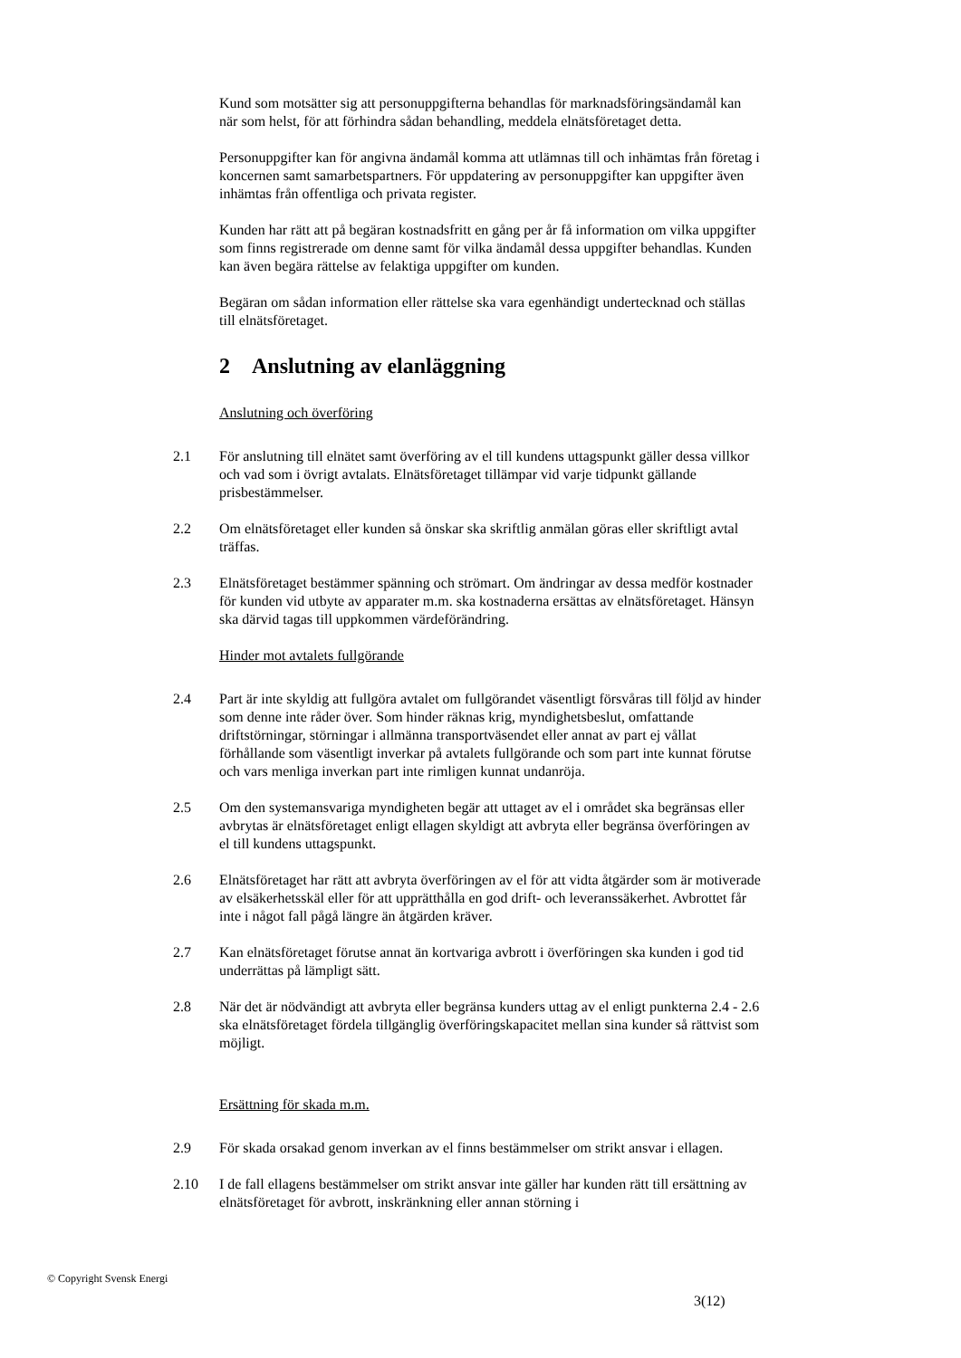Kund som motsätter sig att personuppgifterna behandlas för marknadsföringsändamål kan när som helst, för att förhindra sådan behandling, meddela elnätsföretaget detta.
Personuppgifter kan för angivna ändamål komma att utlämnas till och inhämtas från företag i koncernen samt samarbetspartners. För uppdatering av personuppgifter kan uppgifter även inhämtas från offentliga och privata register.
Kunden har rätt att på begäran kostnadsfritt en gång per år få information om vilka uppgifter som finns registrerade om denne samt för vilka ändamål dessa uppgifter behandlas. Kunden kan även begära rättelse av felaktiga uppgifter om kunden.
Begäran om sådan information eller rättelse ska vara egenhändigt undertecknad och ställas till elnätsföretaget.
2 Anslutning av elanläggning
Anslutning och överföring
2.1 För anslutning till elnätet samt överföring av el till kundens uttagspunkt gäller dessa villkor och vad som i övrigt avtalats. Elnätsföretaget tillämpar vid varje tidpunkt gällande prisbestämmelser.
2.2 Om elnätsföretaget eller kunden så önskar ska skriftlig anmälan göras eller skriftligt avtal träffas.
2.3 Elnätsföretaget bestämmer spänning och strömart. Om ändringar av dessa medför kostnader för kunden vid utbyte av apparater m.m. ska kostnaderna ersättas av elnätsföretaget. Hänsyn ska därvid tagas till uppkommen värdeförändring.
Hinder mot avtalets fullgörande
2.4 Part är inte skyldig att fullgöra avtalet om fullgörandet väsentligt försvåras till följd av hinder som denne inte råder över. Som hinder räknas krig, myndighetsbeslut, omfattande driftstörningar, störningar i allmänna transportväsendet eller annat av part ej vållat förhållande som väsentligt inverkar på avtalets fullgörande och som part inte kunnat förutse och vars menliga inverkan part inte rimligen kunnat undanröja.
2.5 Om den systemansvariga myndigheten begär att uttaget av el i området ska begränsas eller avbrytas är elnätsföretaget enligt ellagen skyldigt att avbryta eller begränsa överföringen av el till kundens uttagspunkt.
2.6 Elnätsföretaget har rätt att avbryta överföringen av el för att vidta åtgärder som är motiverade av elsäkerhetsskäl eller för att upprätthålla en god drift- och leveranssäkerhet. Avbrottet får inte i något fall pågå längre än åtgärden kräver.
2.7 Kan elnätsföretaget förutse annat än kortvariga avbrott i överföringen ska kunden i god tid underrättas på lämpligt sätt.
2.8 När det är nödvändigt att avbryta eller begränsa kunders uttag av el enligt punkterna 2.4 - 2.6 ska elnätsföretaget fördela tillgänglig överföringskapacitet mellan sina kunder så rättvist som möjligt.
Ersättning för skada m.m.
2.9 För skada orsakad genom inverkan av el finns bestämmelser om strikt ansvar i ellagen.
2.10 I de fall ellagens bestämmelser om strikt ansvar inte gäller har kunden rätt till ersättning av elnätsföretaget för avbrott, inskränkning eller annan störning i
© Copyright Svensk Energi
3(12)